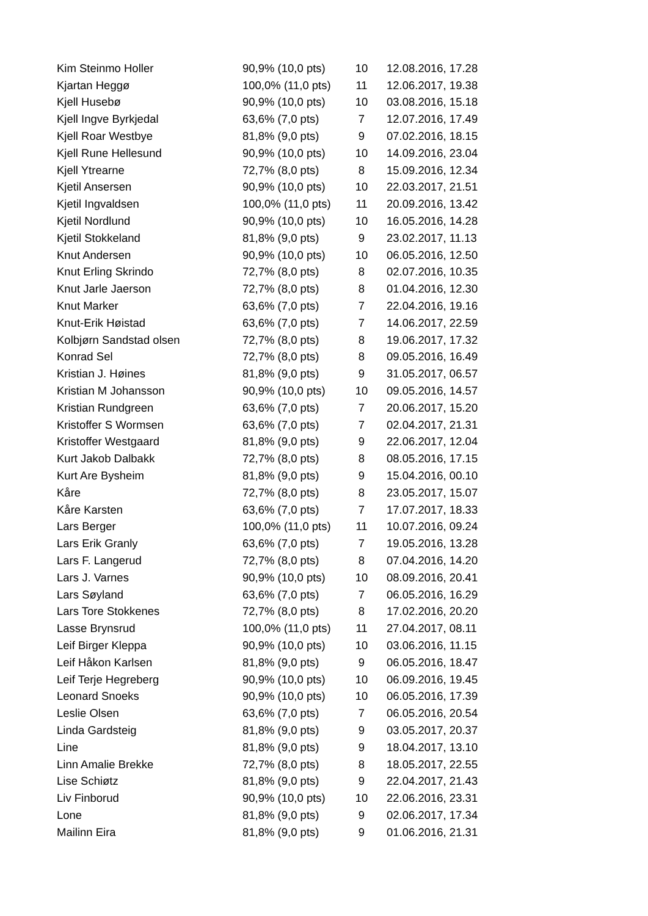| Kim Steinmo Holler | 90,9% (10,0 pts) | 10 | 12.08.2016, 17.28 |
| Kjartan Heggø | 100,0% (11,0 pts) | 11 | 12.06.2017, 19.38 |
| Kjell Husebø | 90,9% (10,0 pts) | 10 | 03.08.2016, 15.18 |
| Kjell Ingve Byrkjedal | 63,6% (7,0 pts) | 7 | 12.07.2016, 17.49 |
| Kjell Roar Westbye | 81,8% (9,0 pts) | 9 | 07.02.2016, 18.15 |
| Kjell Rune Hellesund | 90,9% (10,0 pts) | 10 | 14.09.2016, 23.04 |
| Kjell Ytrearne | 72,7% (8,0 pts) | 8 | 15.09.2016, 12.34 |
| Kjetil Ansersen | 90,9% (10,0 pts) | 10 | 22.03.2017, 21.51 |
| Kjetil Ingvaldsen | 100,0% (11,0 pts) | 11 | 20.09.2016, 13.42 |
| Kjetil Nordlund | 90,9% (10,0 pts) | 10 | 16.05.2016, 14.28 |
| Kjetil Stokkeland | 81,8% (9,0 pts) | 9 | 23.02.2017, 11.13 |
| Knut Andersen | 90,9% (10,0 pts) | 10 | 06.05.2016, 12.50 |
| Knut Erling Skrindo | 72,7% (8,0 pts) | 8 | 02.07.2016, 10.35 |
| Knut Jarle Jaerson | 72,7% (8,0 pts) | 8 | 01.04.2016, 12.30 |
| Knut Marker | 63,6% (7,0 pts) | 7 | 22.04.2016, 19.16 |
| Knut-Erik Høistad | 63,6% (7,0 pts) | 7 | 14.06.2017, 22.59 |
| Kolbjørn Sandstad olsen | 72,7% (8,0 pts) | 8 | 19.06.2017, 17.32 |
| Konrad Sel | 72,7% (8,0 pts) | 8 | 09.05.2016, 16.49 |
| Kristian J. Høines | 81,8% (9,0 pts) | 9 | 31.05.2017, 06.57 |
| Kristian M Johansson | 90,9% (10,0 pts) | 10 | 09.05.2016, 14.57 |
| Kristian Rundgreen | 63,6% (7,0 pts) | 7 | 20.06.2017, 15.20 |
| Kristoffer S Wormsen | 63,6% (7,0 pts) | 7 | 02.04.2017, 21.31 |
| Kristoffer Westgaard | 81,8% (9,0 pts) | 9 | 22.06.2017, 12.04 |
| Kurt Jakob Dalbakk | 72,7% (8,0 pts) | 8 | 08.05.2016, 17.15 |
| Kurt Are Bysheim | 81,8% (9,0 pts) | 9 | 15.04.2016, 00.10 |
| Kåre | 72,7% (8,0 pts) | 8 | 23.05.2017, 15.07 |
| Kåre Karsten | 63,6% (7,0 pts) | 7 | 17.07.2017, 18.33 |
| Lars Berger | 100,0% (11,0 pts) | 11 | 10.07.2016, 09.24 |
| Lars Erik Granly | 63,6% (7,0 pts) | 7 | 19.05.2016, 13.28 |
| Lars F. Langerud | 72,7% (8,0 pts) | 8 | 07.04.2016, 14.20 |
| Lars J. Varnes | 90,9% (10,0 pts) | 10 | 08.09.2016, 20.41 |
| Lars Søyland | 63,6% (7,0 pts) | 7 | 06.05.2016, 16.29 |
| Lars Tore Stokkenes | 72,7% (8,0 pts) | 8 | 17.02.2016, 20.20 |
| Lasse Brynsrud | 100,0% (11,0 pts) | 11 | 27.04.2017, 08.11 |
| Leif Birger Kleppa | 90,9% (10,0 pts) | 10 | 03.06.2016, 11.15 |
| Leif Håkon Karlsen | 81,8% (9,0 pts) | 9 | 06.05.2016, 18.47 |
| Leif Terje Hegreberg | 90,9% (10,0 pts) | 10 | 06.09.2016, 19.45 |
| Leonard Snoeks | 90,9% (10,0 pts) | 10 | 06.05.2016, 17.39 |
| Leslie Olsen | 63,6% (7,0 pts) | 7 | 06.05.2016, 20.54 |
| Linda Gardsteig | 81,8% (9,0 pts) | 9 | 03.05.2017, 20.37 |
| Line | 81,8% (9,0 pts) | 9 | 18.04.2017, 13.10 |
| Linn Amalie Brekke | 72,7% (8,0 pts) | 8 | 18.05.2017, 22.55 |
| Lise Schiøtz | 81,8% (9,0 pts) | 9 | 22.04.2017, 21.43 |
| Liv Finborud | 90,9% (10,0 pts) | 10 | 22.06.2016, 23.31 |
| Lone | 81,8% (9,0 pts) | 9 | 02.06.2017, 17.34 |
| Mailinn Eira | 81,8% (9,0 pts) | 9 | 01.06.2016, 21.31 |